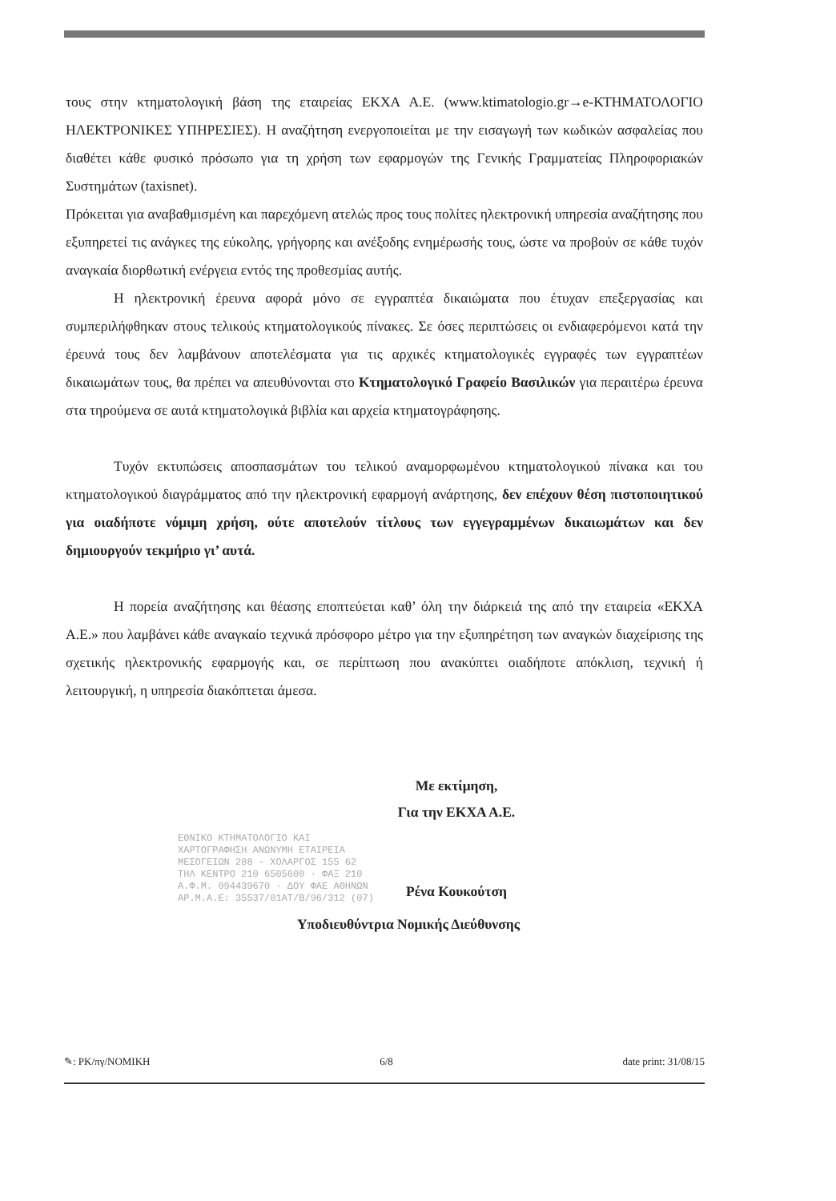τους στην κτηματολογική βάση της εταιρείας ΕΚΧΑ Α.Ε. (www.ktimatologio.gr→e-ΚΤΗΜΑΤΟΛΟΓΙΟ ΗΛΕΚΤΡΟΝΙΚΕΣ ΥΠΗΡΕΣΙΕΣ). Η αναζήτηση ενεργοποιείται με την εισαγωγή των κωδικών ασφαλείας που διαθέτει κάθε φυσικό πρόσωπο για τη χρήση των εφαρμογών της Γενικής Γραμματείας Πληροφοριακών Συστημάτων (taxisnet).
Πρόκειται για αναβαθμισμένη και παρεχόμενη ατελώς προς τους πολίτες ηλεκτρονική υπηρεσία αναζήτησης που εξυπηρετεί τις ανάγκες της εύκολης, γρήγορης και ανέξοδης ενημέρωσής τους, ώστε να προβούν σε κάθε τυχόν αναγκαία διορθωτική ενέργεια εντός της προθεσμίας αυτής.
Η ηλεκτρονική έρευνα αφορά μόνο σε εγγραπτέα δικαιώματα που έτυχαν επεξεργασίας και συμπεριλήφθηκαν στους τελικούς κτηματολογικούς πίνακες. Σε όσες περιπτώσεις οι ενδιαφερόμενοι κατά την έρευνά τους δεν λαμβάνουν αποτελέσματα για τις αρχικές κτηματολογικές εγγραφές των εγγραπτέων δικαιωμάτων τους, θα πρέπει να απευθύνονται στο Κτηματολογικό Γραφείο Βασιλικών για περαιτέρω έρευνα στα τηρούμενα σε αυτά κτηματολογικά βιβλία και αρχεία κτηματογράφησης.
Τυχόν εκτυπώσεις αποσπασμάτων του τελικού αναμορφωμένου κτηματολογικού πίνακα και του κτηματολογικού διαγράμματος από την ηλεκτρονική εφαρμογή ανάρτησης, δεν επέχουν θέση πιστοποιητικού για οιαδήποτε νόμιμη χρήση, ούτε αποτελούν τίτλους των εγγεγραμμένων δικαιωμάτων και δεν δημιουργούν τεκμήριο γι’ αυτά.
Η πορεία αναζήτησης και θέασης εποπτεύεται καθ’ όλη την διάρκειά της από την εταιρεία «ΕΚΧΑ Α.Ε.» που λαμβάνει κάθε αναγκαίο τεχνικά πρόσφορο μέτρο για την εξυπηρέτηση των αναγκών διαχείρισης της σχετικής ηλεκτρονικής εφαρμογής και, σε περίπτωση που ανακύπτει οιαδήποτε απόκλιση, τεχνική ή λειτουργική, η υπηρεσία διακόπτεται άμεσα.
Με εκτίμηση,
Για την ΕΚΧΑ Α.Ε.
Ρένα Κουκούτση
ΕΘΝΙΚΟ ΚΤΗΜΑΤΟΛΟΓΙΟ ΚΑΙ
ΧΑΡΤΟΓΡΑΦΗΣΗ ΑΝΩΝΥΜΗ ΕΤΑΙΡΕΙΑ
ΜΕΣΟΓΕΙΩΝ 288 - ΧΟΛΑΡΓΟΣ 155 62
ΤΗΛ ΚΕΝΤΡΟ 210 6505600 · ΦΑΞ 210
Α.Φ.Μ. 094439670 · ΔΟΥ ΦΑΕ ΑΘΗΝΩΝ
ΑΡ.Μ.Α.Ε: 35537/01ΑΤ/Β/96/312 (07)
Υποδιευθύντρια Νομικής Διεύθυνσης
✎: PK/πγ/ΝΟΜΙΚΗ 6/8 date print: 31/08/15